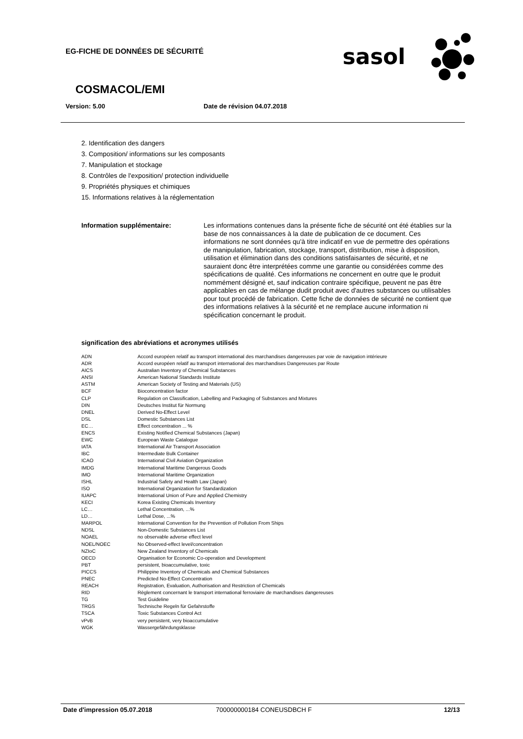EG-FICHE DE DONNÉES DE SÉCURITÉ
sasol
COSMACOL/EMI
Version: 5.00 Date de révision 04.07.2018
2. Identification des dangers
3. Composition/ informations sur les composants
7. Manipulation et stockage
8. Contrôles de l'exposition/ protection individuelle
9. Propriétés physiques et chimiques
15. Informations relatives à la réglementation
Information supplémentaire:
Les informations contenues dans la présente fiche de sécurité ont été établies sur la base de nos connaissances à la date de publication de ce document. Ces informations ne sont données qu'à titre indicatif en vue de permettre des opérations de manipulation, fabrication, stockage, transport, distribution, mise à disposition, utilisation et élimination dans des conditions satisfaisantes de sécurité, et ne sauraient donc être interprétées comme une garantie ou considérées comme des spécifications de qualité. Ces informations ne concernent en outre que le produit nommément désigné et, sauf indication contraire spécifique, peuvent ne pas être applicables en cas de mélange dudit produit avec d'autres substances ou utilisables pour tout procédé de fabrication. Cette fiche de données de sécurité ne contient que des informations relatives à la sécurité et ne remplace aucune information ni spécification concernant le produit.
signification des abréviations et acronymes utilisés
| ADN | Accord européen relatif au transport international des marchandises dangereuses par voie de navigation intérieure |
| ADR | Accord européen relatif au transport international des marchandises Dangereuses par Route |
| AICS | Australian Inventory of Chemical Substances |
| ANSI | American National Standards Institute |
| ASTM | American Society of Testing and Materials (US) |
| BCF | Bioconcentration factor |
| CLP | Regulation on Classification, Labelling and Packaging of Substances and Mixtures |
| DIN | Deutsches Institut für Normung |
| DNEL | Derived No-Effect Level |
| DSL | Domestic Substances List |
| EC… | Effect concentration ... % |
| ENCS | Existing Notified Chemical Substances (Japan) |
| EWC | European Waste Catalogue |
| IATA | International Air Transport Association |
| IBC | Intermediate Bulk Container |
| ICAO | International Civil Aviation Organization |
| IMDG | International Maritime Dangerous Goods |
| IMO | International Maritime Organization |
| ISHL | Industrial Safety and Health Law (Japan) |
| ISO | International Organization for Standardization |
| IUAPC | International Union of Pure and Applied Chemistry |
| KECI | Korea Existing Chemicals Inventory |
| LC… | Lethal Concentration, ...% |
| LD… | Lethal Dose, ...% |
| MARPOL | International Convention for the Prevention of Pollution From Ships |
| NDSL | Non-Domestic Substances List |
| NOAEL | no observable adverse effect level |
| NOEL/NOEC | No Observed-effect level/concentration |
| NZIoC | New Zealand Inventory of Chemicals |
| OECD | Organisation for Economic Co-operation and Development |
| PBT | persistent, bioaccumulative, toxic |
| PICCS | Philippine Inventory of Chemicals and Chemical Substances |
| PNEC | Predicted No-Effect Concentration |
| REACH | Registration, Evaluation, Authorisation and Restriction of Chemicals |
| RID | Règlement concernant le transport international ferroviaire de marchandises dangereuses |
| TG | Test Guideline |
| TRGS | Technische Regeln für Gefahrstoffe |
| TSCA | Toxic Substances Control Act |
| vPvB | very persistent, very bioaccumulative |
| WGK | Wassergefährdungsklasse |
Date d'impression 05.07.2018 700000000184 CONEUSDBCH F 12/13